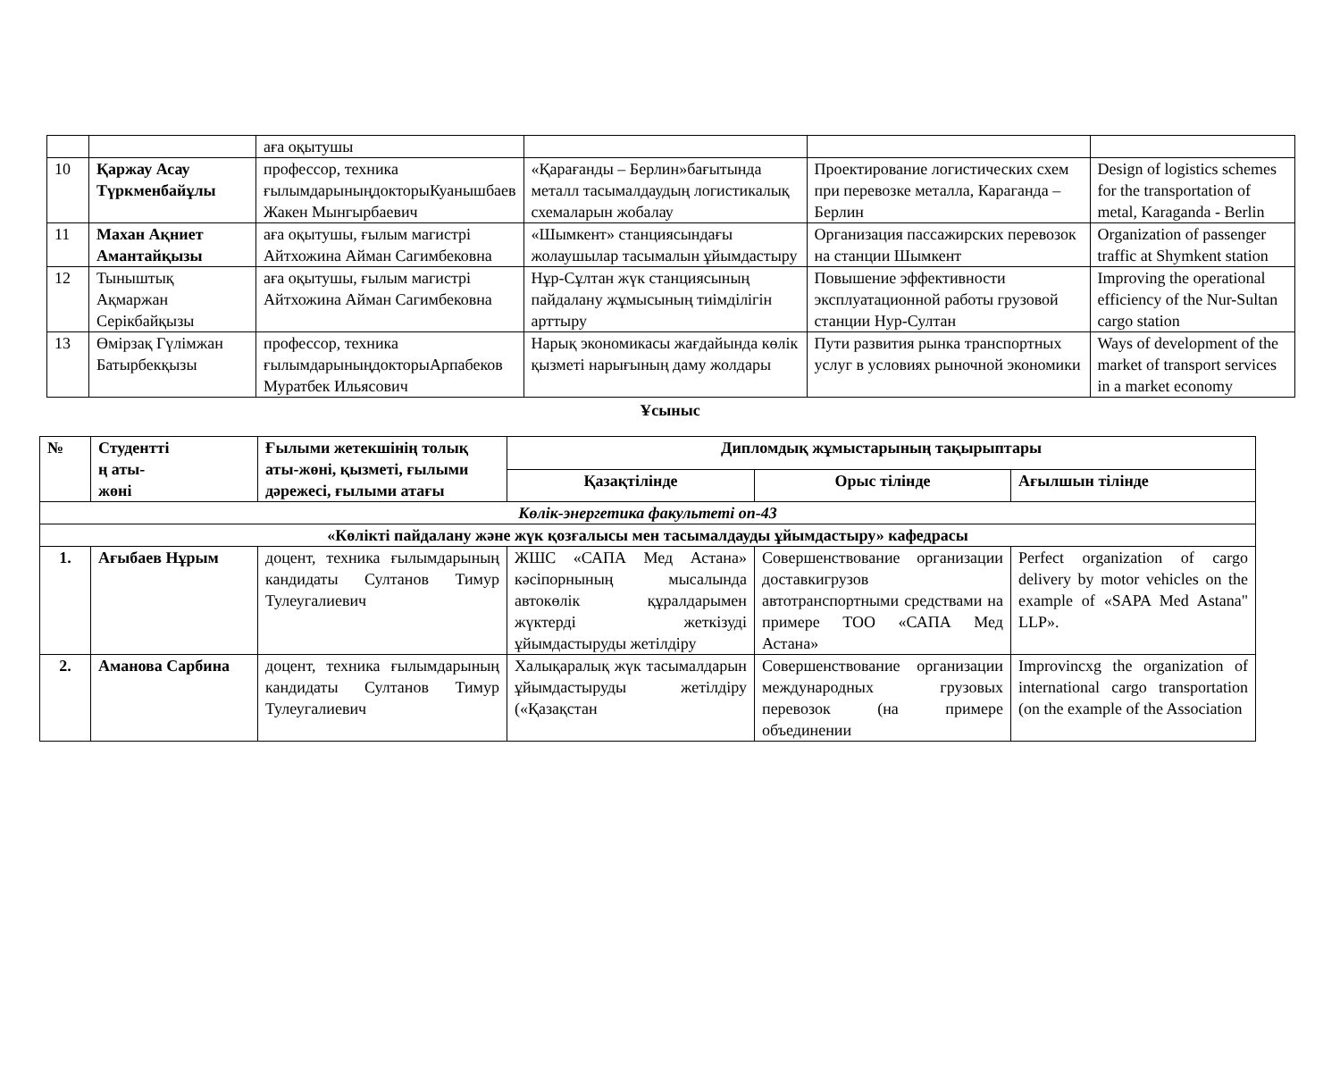| | | аға оқытушы | | | |
| 10 | Қаржау Асау Түркменбайұлы | профессор, техника ғылымдарыныңдокторыКуанышбаев Жакен Мынгырбаевич | «Қарағанды – Берлин»бағытында металл тасымалдаудың логистикалық схемаларын жобалау | Проектирование логистических схем при перевозке металла, Караганда – Берлин | Design of logistics schemes for the transportation of metal, Karaganda - Berlin |
| 11 | Махан Ақниет Амантайқызы | аға оқытушы, ғылым магистрі Айтхожина Айман Сагимбековна | «Шымкент» станциясындағы жолаушылар тасымалын ұйымдастыру | Организация пассажирских перевозок на станции Шымкент | Organization of passenger traffic at Shymkent station |
| 12 | Тыныштық Ақмаржан Серікбайқызы | аға оқытушы, ғылым магистрі Айтхожина Айман Сагимбековна | Нұр-Сұлтан жүк станциясының пайдалану жұмысының тиімділігін арттыру | Повышение эффективности эксплуатационной работы грузовой станции Нур-Султан | Improving the operational efficiency of the Nur-Sultan cargo station |
| 13 | Өмірзақ Гүлімжан Батырбекқызы | профессор, техника ғылымдарыныңдокторыАрпабеков Муратбек Ильясович | Нарық экономикасы жағдайында көлік қызметі нарығының даму жолдары | Пути развития рынка транспортных услуг в условиях рыночной экономики | Ways of development of the market of transport services in a market economy |
Ұсыныс
| № | Студентті ң аты- жөні | Ғылыми жетекшінің толық аты-жөні, қызметі, ғылыми дәрежесі, ғылыми атағы | Дипломдық жұмыстарының тақырыптары | | |
| --- | --- | --- | --- | --- | --- |
| | | | Қазақтілінде | Орыс тілінде | Ағылшын тілінде |
| Көлік-энергетика факультеті оп-43 | | | | | |
| «Көлікті пайдалану және жүк қозғалысы мен тасымалдауды ұйымдастыру» кафедрасы | | | | | |
| 1. | Ағыбаев Нұрым | доцент, техника ғылымдарының кандидаты Султанов Тимур Тулеугалиевич | ЖШС «САПА Мед Астана» кәсіпорнының мысалында автокөлік құралдарымен жүктерді жеткізуді ұйымдастыруды жетілдіру | Совершенствование организации доставкигрузов автотранспортными средствами на примере ТОО «САПА Мед Астана» | Perfect organization of cargo delivery by motor vehicles on the example of «SAPA Med Astana" LLP». |
| 2. | Аманова Сарбина | доцент, техника ғылымдарының кандидаты Султанов Тимур Тулеугалиевич | Халықаралық жүк тасымалдарын ұйымдастыруды жетілдіру («Қазақстан | Совершенствование организации международных грузовых перевозок (на примере объединении | Improvincxg the organization of international cargo transportation (on the example of the Association |